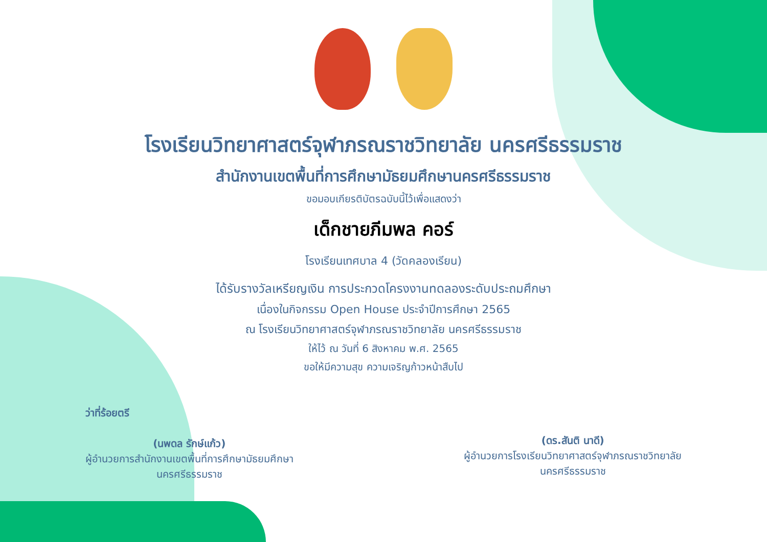โรงเรียนวิทยาศาสตร์จุฬาภรณราชวิทยาลัย นครศรีธรรมราช
สำนักงานเขตพื้นที่การศึกษามัธยมศึกษานครศรีธรรมราช
ขอมอบเกียรติบัตรฉบับนี้ไว้เพื่อแสดงว่า
เด็กชายภีมพล คอร์
โรงเรียนเทศบาล 4 (วัดคลองเรียน)
ได้รับรางวัลเหรียญเงิน การประกวดโครงงานทดลองระดับประถมศึกษา
เนื่องในกิจกรรม Open House ประจำปีการศึกษา 2565
ณ โรงเรียนวิทยาศาสตร์จุฬาภรณราชวิทยาลัย นครศรีธรรมราช
ให้ไว้ ณ วันที่ 6 สิงหาคม พ.ศ. 2565
ขอให้มีความสุข ความเจริญก้าวหน้าสืบไป
ว่าที่ร้อยตรี
(นพดล รักษ์แก้ว)
ผู้อำนวยการสำนักงานเขตพื้นที่การศึกษามัธยมศึกษา
นครศรีธรรมราช
(ดร.สันติ นาดี)
ผู้อำนวยการโรงเรียนวิทยาศาสตร์จุฬาภรณราชวิทยาลัย
นครศรีธรรมราช